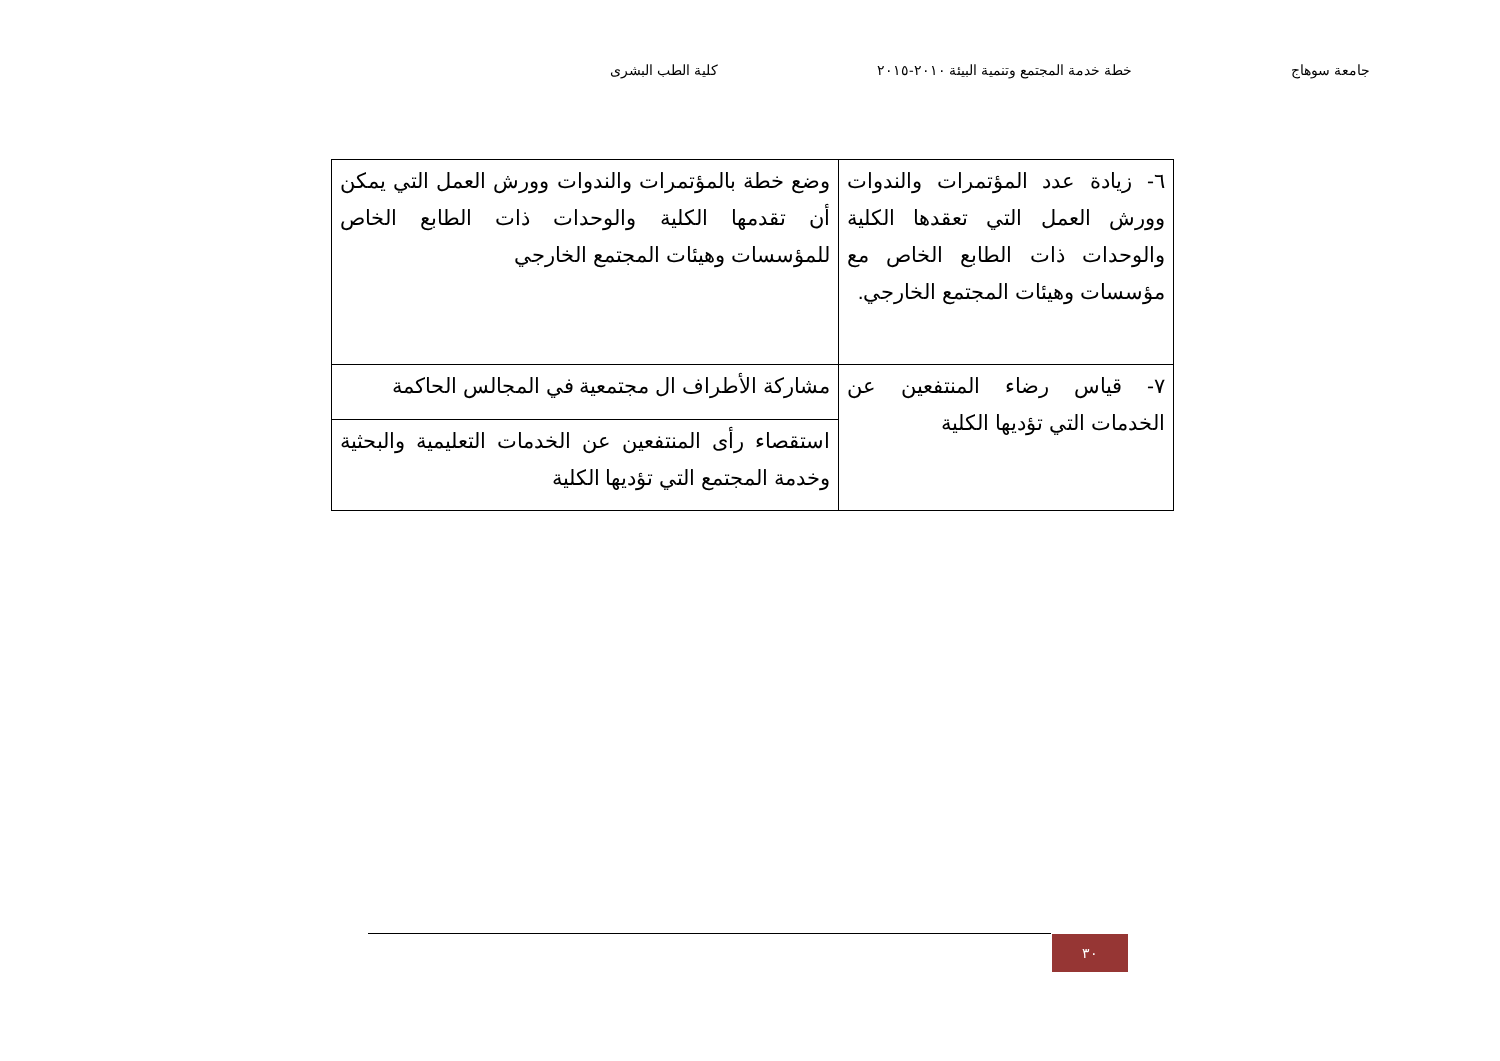جامعة سوهاج خطة خدمة المجتمع وتنمية البيئة ٢٠١٠-٢٠١٥ كلية الطب البشرى
| ٦- زيادة عدد المؤتمرات والندوات وورش العمل التي تعقدها الكلية والوحدات ذات الطابع الخاص مع مؤسسات وهيئات المجتمع الخارجي. | وضع خطة بالمؤتمرات والندوات وورش العمل التي يمكن أن تقدمها الكلية والوحدات ذات الطابع الخاص للمؤسسات وهيئات المجتمع الخارجي |
| ٧- قياس رضاء المنتفعين عن الخدمات التي تؤديها الكلية | مشاركة الأطراف ال مجتمعية في المجالس الحاكمة |
| | استقصاء رأى المنتفعين عن الخدمات التعليمية والبحثية وخدمة المجتمع التي تؤديها الكلية |
٣٠